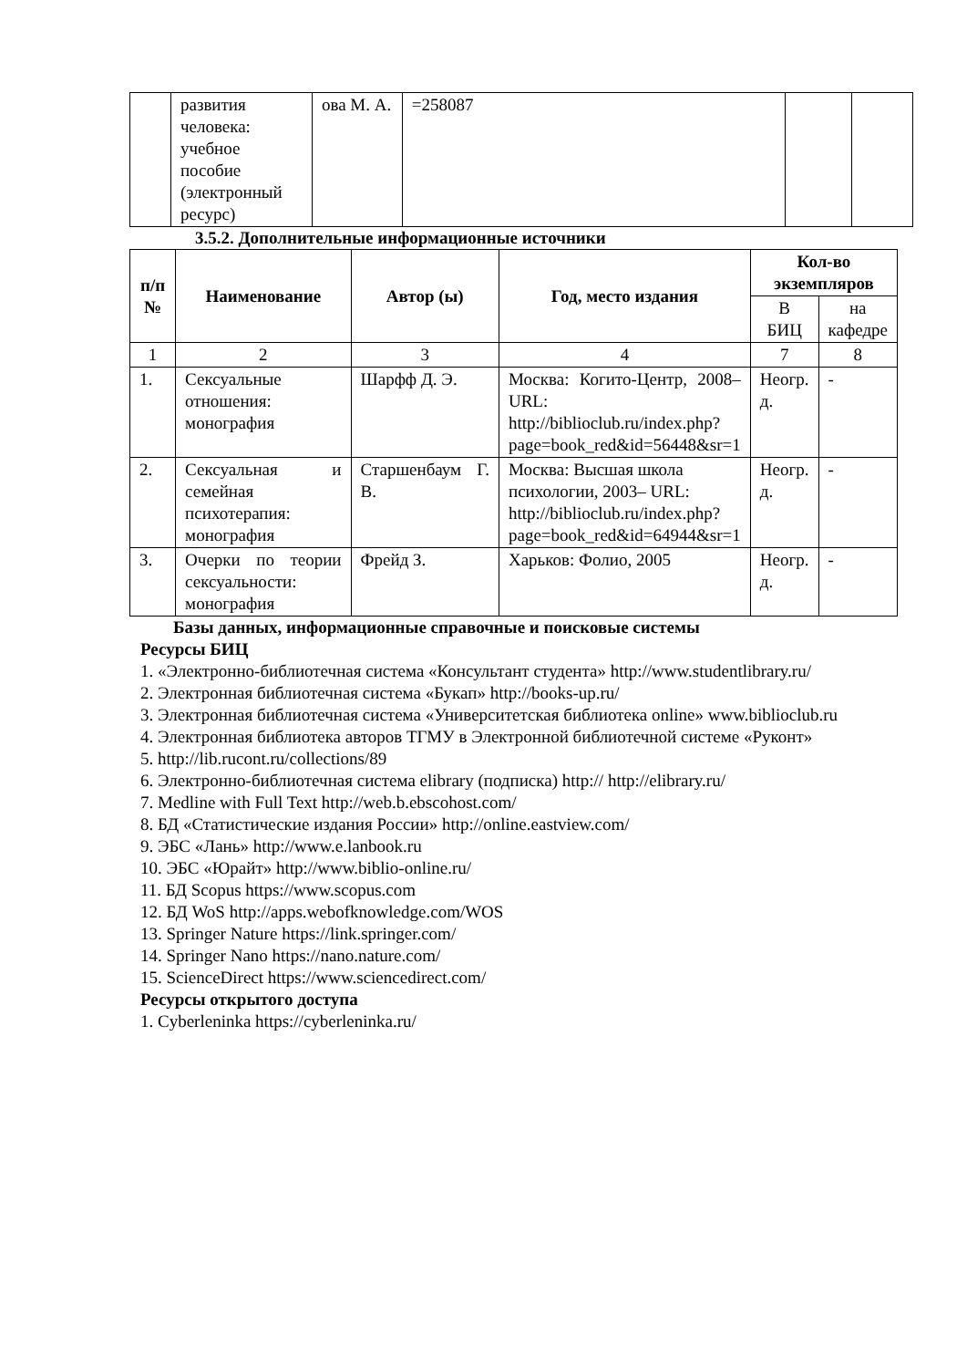| | развития человека: учебное пособие (электронный ресурс) | ова М. А. | =258087 | | |
3.5.2. Дополнительные информационные источники
| п/п № | Наименование | Автор (ы) | Год, место издания | Кол-во экземпляров | |
| --- | --- | --- | --- | --- | --- |
| | | | | В БИЦ | на кафедре |
| 1 | 2 | 3 | 4 | 7 | 8 |
| 1. | Сексуальные отношения: монография | Шарфф Д. Э. | Москва: Когито-Центр, 2008– URL: http://biblioclub.ru/index.php?page=book_red&id=56448&sr=1 | Неогр. д. | - |
| 2. | Сексуальная и семейная психотерапия: монография | Старшенбаум Г. В. | Москва: Высшая школа психологии, 2003– URL: http://biblioclub.ru/index.php?page=book_red&id=64944&sr=1 | Неогр. д. | - |
| 3. | Очерки по теории сексуальности: монография | Фрейд З. | Харьков: Фолио, 2005 | Неогр. д. | - |
Базы данных, информационные справочные и поисковые системы
Ресурсы БИЦ
1. «Электронно-библиотечная система «Консультант студента» http://www.studentlibrary.ru/
2. Электронная библиотечная система «Букап» http://books-up.ru/
3. Электронная библиотечная система «Университетская библиотека online» www.biblioclub.ru
4. Электронная библиотека авторов ТГМУ в Электронной библиотечной системе «Руконт»
5. http://lib.rucont.ru/collections/89
6. Электронно-библиотечная система elibrary (подписка) http:// http://elibrary.ru/
7. Medline with Full Text http://web.b.ebscohost.com/
8. БД «Статистические издания России» http://online.eastview.com/
9. ЭБС «Лань» http://www.e.lanbook.ru
10. ЭБС «Юрайт» http://www.biblio-online.ru/
11. БД Scopus https://www.scopus.com
12. БД WoS http://apps.webofknowledge.com/WOS
13. Springer Nature https://link.springer.com/
14. Springer Nano https://nano.nature.com/
15. ScienceDirect https://www.sciencedirect.com/
Ресурсы открытого доступа
1. Cyberleninka https://cyberleninka.ru/